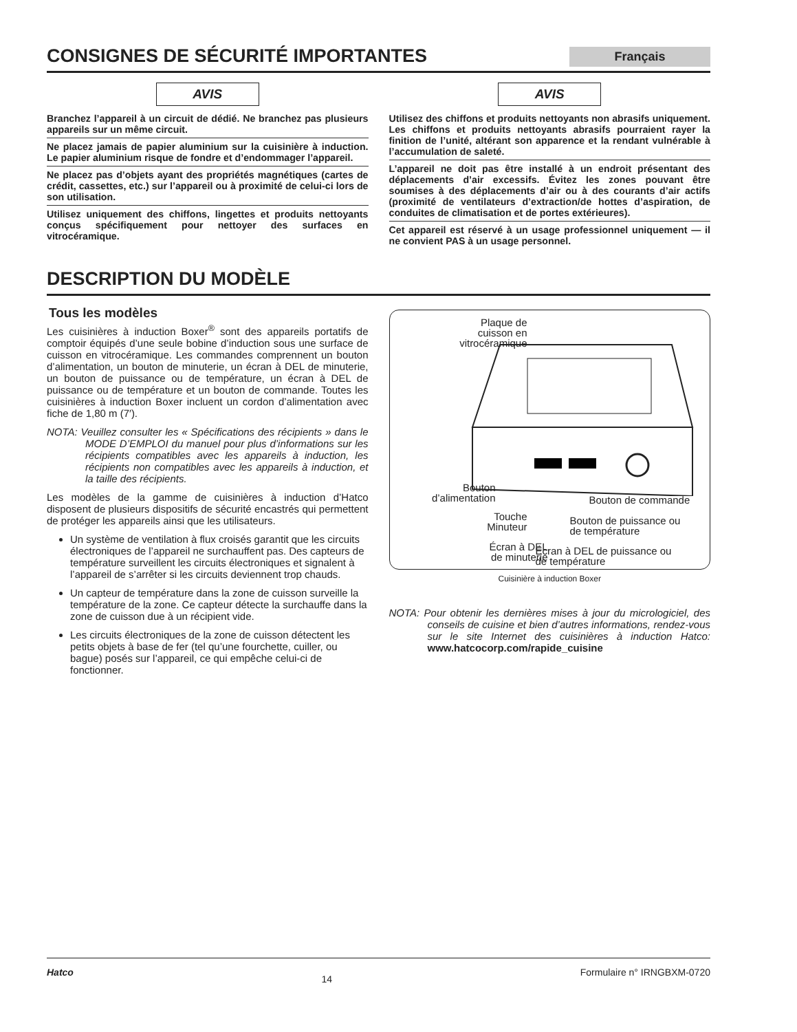CONSIGNES DE SÉCURITÉ IMPORTANTES Français
AVIS
Branchez l’appareil à un circuit de dédié. Ne branchez pas plusieurs appareils sur un même circuit.
Ne placez jamais de papier aluminium sur la cuisinière à induction. Le papier aluminium risque de fondre et d’endommager l’appareil.
Ne placez pas d’objets ayant des propriétés magnétiques (cartes de crédit, cassettes, etc.) sur l’appareil ou à proximité de celui-ci lors de son utilisation.
Utilisez uniquement des chiffons, lingettes et produits nettoyants conçus spécifiquement pour nettoyer des surfaces en vitrocéramique.
AVIS
Utilisez des chiffons et produits nettoyants non abrasifs uniquement. Les chiffons et produits nettoyants abrasifs pourraient rayer la finition de l’unité, altérant son apparence et la rendant vulnérable à l’accumulation de saleté.
L’appareil ne doit pas être installé à un endroit présentant des déplacements d’air excessifs. Évitez les zones pouvant être soumises à des déplacements d’air ou à des courants d’air actifs (proximité de ventilateurs d’extraction/de hottes d’aspiration, de conduites de climatisation et de portes extérieures).
Cet appareil est réservé à un usage professionnel uniquement — il ne convient PAS à un usage personnel.
DESCRIPTION DU MODÈLE
Tous les modèles
Les cuisinières à induction Boxer<sup>®</sup> sont des appareils portatifs de comptoir équipés d’une seule bobine d’induction sous une surface de cuisson en vitrocéramique. Les commandes comprennent un bouton d’alimentation, un bouton de minuterie, un écran à DEL de minuterie, un bouton de puissance ou de température, un écran à DEL de puissance ou de température et un bouton de commande. Toutes les cuisinières à induction Boxer incluent un cordon d’alimentation avec fiche de 1,80 m (7′).
NOTA: Veuillez consulter les « Spécifications des récipients » dans le MODE D’EMPLOI du manuel pour plus d’informations sur les récipients compatibles avec les appareils à induction, les récipients non compatibles avec les appareils à induction, et la taille des récipients.
Les modèles de la gamme de cuisinières à induction d’Hatco disposent de plusieurs dispositifs de sécurité encastrés qui permettent de protéger les appareils ainsi que les utilisateurs.
Un système de ventilation à flux croisés garantit que les circuits électroniques de l’appareil ne surchauffent pas. Des capteurs de température surveillent les circuits électroniques et signalent à l’appareil de s’arrêter si les circuits deviennent trop chauds.
Un capteur de température dans la zone de cuisson surveille la température de la zone. Ce capteur détecte la surchauffe dans la zone de cuisson due à un récipient vide.
Les circuits électroniques de la zone de cuisson détectent les petits objets à base de fer (tel qu’une fourchette, cuiller, ou bague) posés sur l’appareil, ce qui empêche celui-ci de fonctionner.
Plaque de
cuisson en
vitrocéramique
Bouton
d’alimentation
Bouton de commande
Touche
Minuteur
Bouton de puissance ou
de température
Écran à DEL
de minuterie
Écran à DEL de puissance ou
de température
Cuisinière à induction Boxer
NOTA: Pour obtenir les dernières mises à jour du micrologiciel, des conseils de cuisine et bien d’autres informations, rendez-vous sur le site Internet des cuisinières à induction Hatco: www.hatcocorp.com/rapide_cuisine
Hatco 14 Formulaire n° IRNGBXM-0720